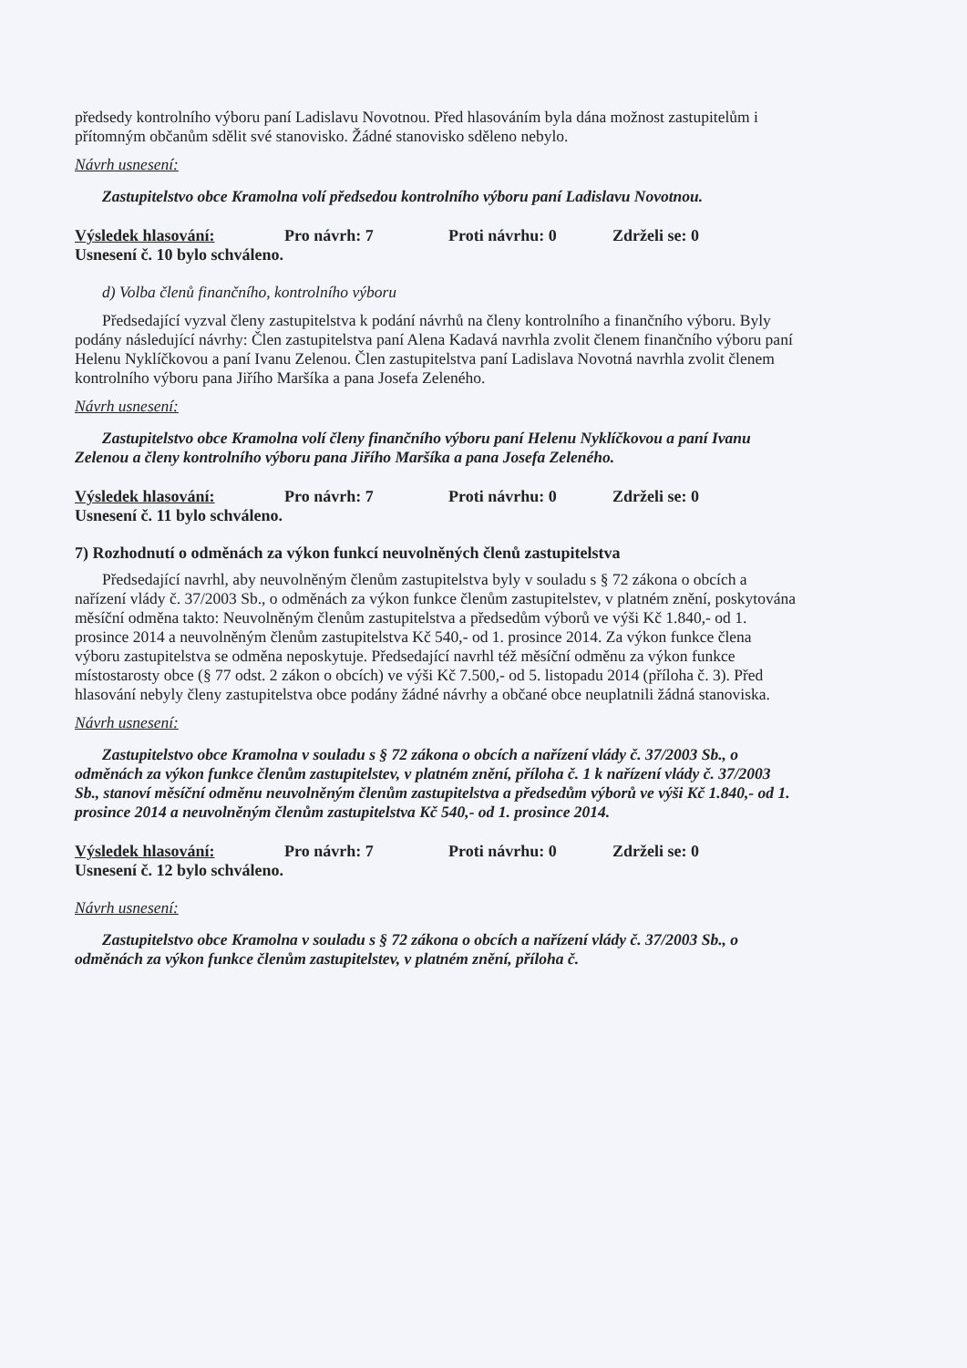předsedy kontrolního výboru paní Ladislavu Novotnou. Před hlasováním byla dána možnost zastupitelům i přítomným občanům sdělit své stanovisko. Žádné stanovisko sděleno nebylo.
Návrh usnesení:
Zastupitelstvo obce Kramolna volí předsedou kontrolního výboru paní Ladislavu Novotnou.
Výsledek hlasování: Pro návrh: 7 Proti návrhu: 0 Zdrželi se: 0
Usnesení č. 10 bylo schváleno.
d) Volba členů finančního, kontrolního výboru
Předsedající vyzval členy zastupitelstva k podání návrhů na členy kontrolního a finančního výboru. Byly podány následující návrhy: Člen zastupitelstva paní Alena Kadavá navrhla zvolit členem finančního výboru paní Helenu Nyklíčkovou a paní Ivanu Zelenou. Člen zastupitelstva paní Ladislava Novotná navrhla zvolit členem kontrolního výboru pana Jiřího Maršíka a pana Josefa Zeleného.
Návrh usnesení:
Zastupitelstvo obce Kramolna volí členy finančního výboru paní Helenu Nyklíčkovou a paní Ivanu Zelenou a členy kontrolního výboru pana Jiřího Maršíka a pana Josefa Zeleného.
Výsledek hlasování: Pro návrh: 7 Proti návrhu: 0 Zdrželi se: 0
Usnesení č. 11 bylo schváleno.
7) Rozhodnutí o odměnách za výkon funkcí neuvolněných členů zastupitelstva
Předsedající navrhl, aby neuvolněným členům zastupitelstva byly v souladu s § 72 zákona o obcích a nařízení vlády č. 37/2003 Sb., o odměnách za výkon funkce členům zastupitelstev, v platném znění, poskytována měsíční odměna takto: Neuvolněným členům zastupitelstva a předsedům výborů ve výši Kč 1.840,- od 1. prosince 2014 a neuvolněným členům zastupitelstva Kč 540,- od 1. prosince 2014. Za výkon funkce člena výboru zastupitelstva se odměna neposkytuje. Předsedající navrhl též měsíční odměnu za výkon funkce místostarosty obce (§ 77 odst. 2 zákon o obcích) ve výši Kč 7.500,- od 5. listopadu 2014 (příloha č. 3). Před hlasování nebyly členy zastupitelstva obce podány žádné návrhy a občané obce neuplatnili žádná stanoviska.
Návrh usnesení:
Zastupitelstvo obce Kramolna v souladu s § 72 zákona o obcích a nařízení vlády č. 37/2003 Sb., o odměnách za výkon funkce členům zastupitelstev, v platném znění, příloha č. 1 k nařízení vlády č. 37/2003 Sb., stanoví měsíční odměnu neuvolněným členům zastupitelstva a předsedům výborů ve výši Kč 1.840,- od 1. prosince 2014 a neuvolněným členům zastupitelstva Kč 540,- od 1. prosince 2014.
Výsledek hlasování: Pro návrh: 7 Proti návrhu: 0 Zdrželi se: 0
Usnesení č. 12 bylo schváleno.
Návrh usnesení:
Zastupitelstvo obce Kramolna v souladu s § 72 zákona o obcích a nařízení vlády č. 37/2003 Sb., o odměnách za výkon funkce členům zastupitelstev, v platném znění, příloha č.